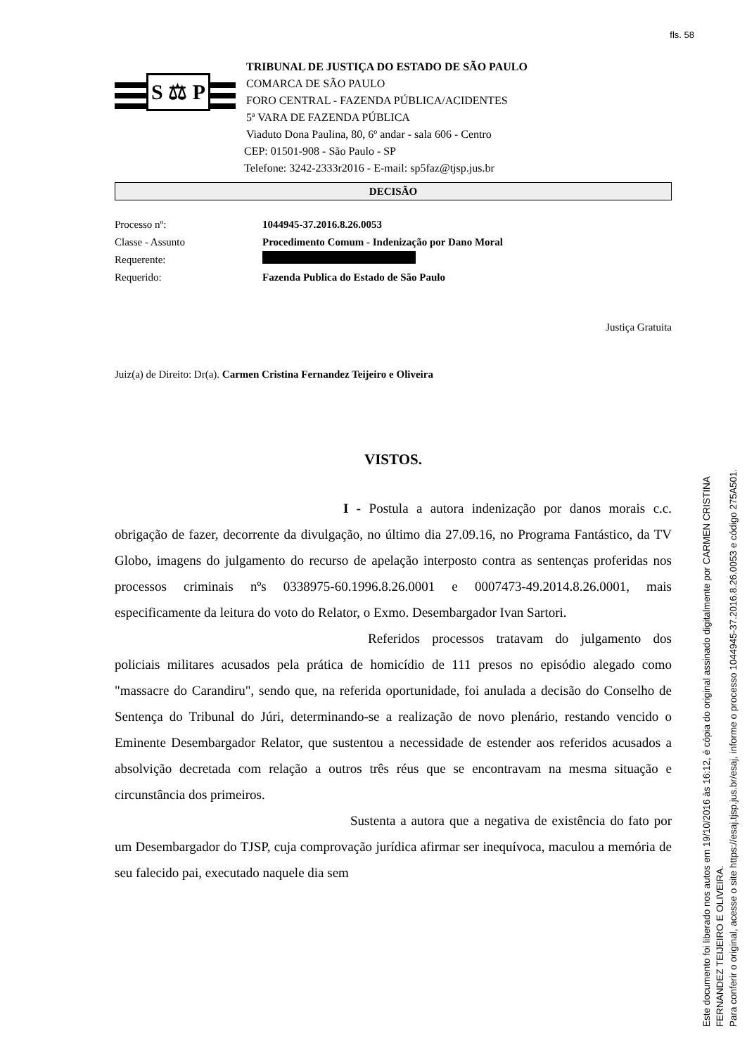fls. 58
S ⚖ P
TRIBUNAL DE JUSTIÇA DO ESTADO DE SÃO PAULO
COMARCA DE SÃO PAULO
FORO CENTRAL - FAZENDA PÚBLICA/ACIDENTES
5ª VARA DE FAZENDA PÚBLICA
Viaduto Dona Paulina, 80, 6º andar - sala 606 - Centro
CEP: 01501-908 - São Paulo - SP
Telefone: 3242-2333r2016 - E-mail: sp5faz@tjsp.jus.br
DECISÃO
Processo nº: 1044945-37.2016.8.26.0053
Classe - Assunto Procedimento Comum - Indenização por Dano Moral
Requerente:
Requerido: Fazenda Publica do Estado de São Paulo
Justiça Gratuita
Juiz(a) de Direito: Dr(a). Carmen Cristina Fernandez Teijeiro e Oliveira
VISTOS.
I - Postula a autora indenização por danos morais c.c. obrigação de fazer, decorrente da divulgação, no último dia 27.09.16, no Programa Fantástico, da TV Globo, imagens do julgamento do recurso de apelação interposto contra as sentenças proferidas nos processos criminais nºs 0338975-60.1996.8.26.0001 e 0007473-49.2014.8.26.0001, mais especificamente da leitura do voto do Relator, o Exmo. Desembargador Ivan Sartori.
Referidos processos tratavam do julgamento dos policiais militares acusados pela prática de homicídio de 111 presos no episódio alegado como "massacre do Carandiru", sendo que, na referida oportunidade, foi anulada a decisão do Conselho de Sentença do Tribunal do Júri, determinando-se a realização de novo plenário, restando vencido o Eminente Desembargador Relator, que sustentou a necessidade de estender aos referidos acusados a absolvição decretada com relação a outros três réus que se encontravam na mesma situação e circunstância dos primeiros.
Sustenta a autora que a negativa de existência do fato por um Desembargador do TJSP, cuja comprovação jurídica afirmar ser inequívoca, maculou a memória de seu falecido pai, executado naquele dia sem
Este documento foi liberado nos autos em 19/10/2016 às 16:12, é cópia do original assinado digitalmente por CARMEN CRISTINA FERNANDEZ TEIJEIRO E OLIVEIRA.
Para conferir o original, acesse o site https://esaj.tjsp.jus.br/esaj, informe o processo 1044945-37.2016.8.26.0053 e código 275A501.